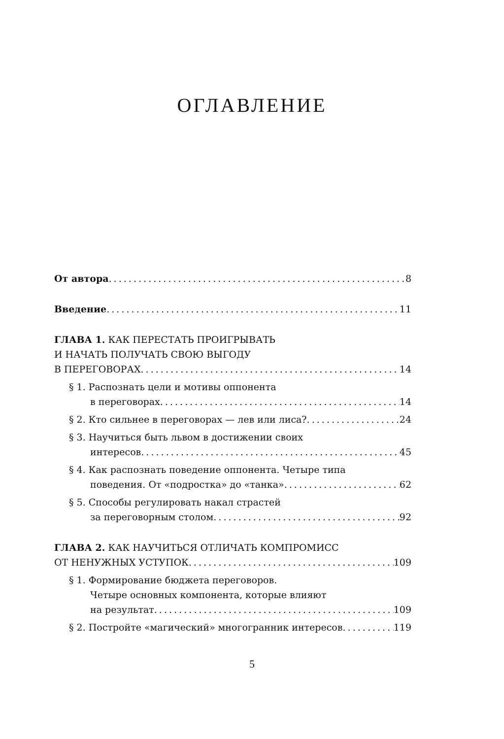ОГЛАВЛЕНИЕ
От автора 8
Введение 11
ГЛАВА 1. КАК ПЕРЕСТАТЬ ПРОИГРЫВАТЬ
И НАЧАТЬ ПОЛУЧАТЬ СВОЮ ВЫГОДУ
В ПЕРЕГОВОРАХ 14
§ 1. Распознать цели и мотивы оппонента
в переговорах 14
§ 2. Кто сильнее в переговорах — лев или лиса? 24
§ 3. Научиться быть львом в достижении своих
интересов 45
§ 4. Как распознать поведение оппонента. Четыре типа
поведения. От «подростка» до «танка» 62
§ 5. Способы регулировать накал страстей
за переговорным столом 92
ГЛАВА 2. КАК НАУЧИТЬСЯ ОТЛИЧАТЬ КОМПРОМИСС
ОТ НЕНУЖНЫХ УСТУПОК 109
§ 1. Формирование бюджета переговоров.
Четыре основных компонента, которые влияют
на результат 109
§ 2. Постройте «магический» многогранник интересов 119
5